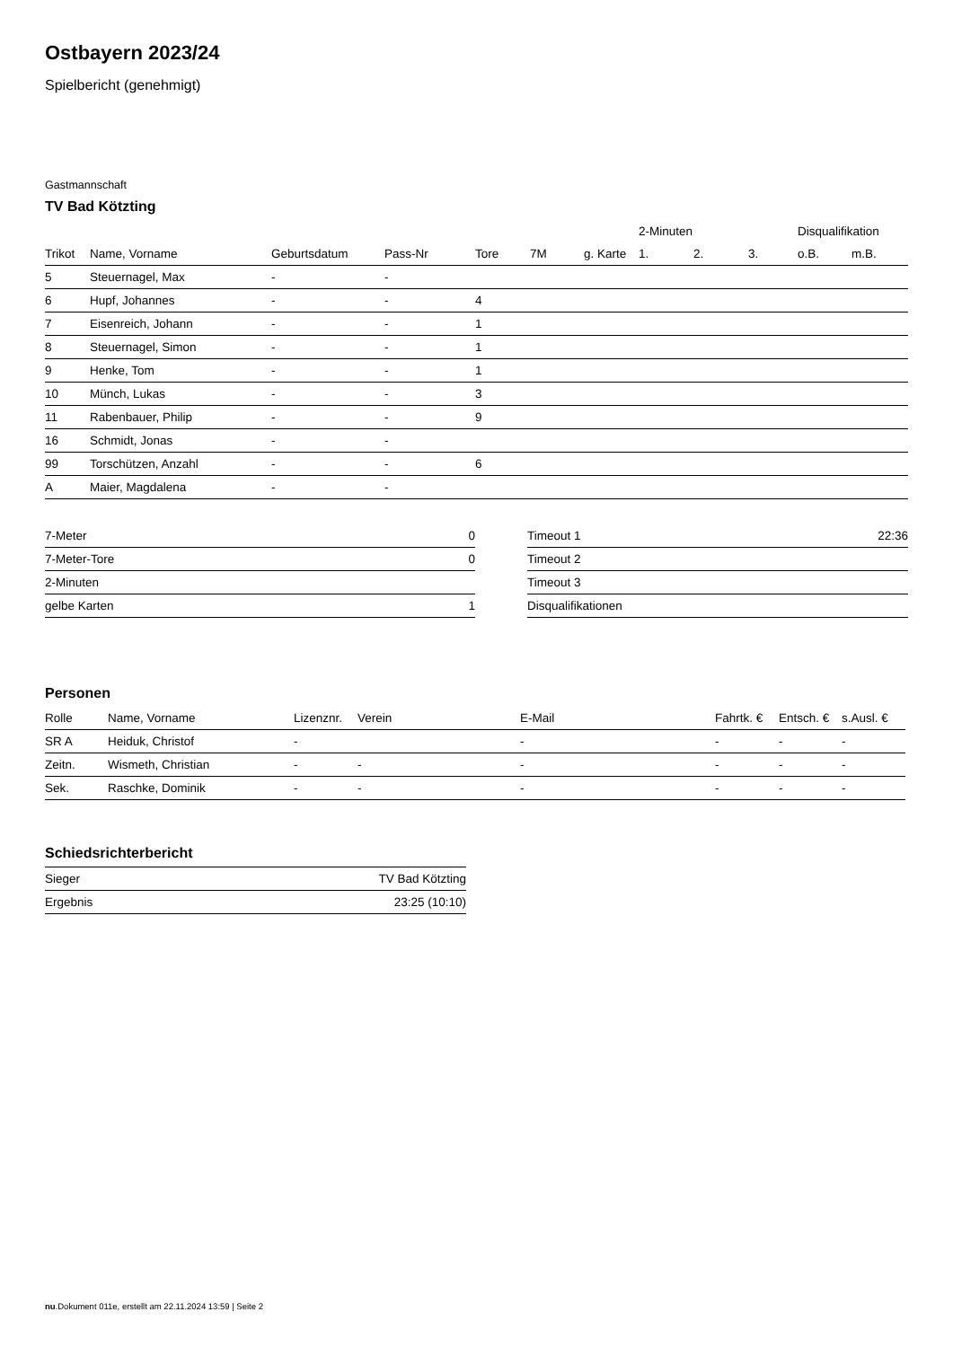Ostbayern 2023/24
Spielbericht (genehmigt)
Gastmannschaft
TV Bad Kötzting
| | | | | | | | 2-Minuten | | | Disqualifikation | |
| --- | --- | --- | --- | --- | --- | --- | --- | --- | --- | --- | --- |
| Trikot | Name, Vorname | Geburtsdatum | Pass-Nr | Tore | 7M | g. Karte | 1. | 2. | 3. | o.B. | m.B. |
| 5 | Steuernagel, Max | - | - | | | | | | | | |
| 6 | Hupf, Johannes | - | - | 4 | | | | | | | |
| 7 | Eisenreich, Johann | - | - | 1 | | | | | | | |
| 8 | Steuernagel, Simon | - | - | 1 | | | | | | | |
| 9 | Henke, Tom | - | - | 1 | | | | | | | |
| 10 | Münch, Lukas | - | - | 3 | | | | | | | |
| 11 | Rabenbauer, Philip | - | - | 9 | | | | | | | |
| 16 | Schmidt, Jonas | - | - | | | | | | | | |
| 99 | Torschützen, Anzahl | - | - | 6 | | | | | | | |
| A | Maier, Magdalena | - | - | | | | | | | | |
| 7-Meter | 0 |
| 7-Meter-Tore | 0 |
| 2-Minuten | |
| gelbe Karten | 1 |
| Timeout 1 | 22:36 |
| Timeout 2 | |
| Timeout 3 | |
| Disqualifikationen | |
Personen
| Rolle | Name, Vorname | Lizenznr. | Verein | E-Mail | Fahrtk. € | Entsch. € | s.Ausl. € |
| --- | --- | --- | --- | --- | --- | --- | --- |
| SR A | Heiduk, Christof | - | | - | - | - | - |
| Zeitn. | Wismeth, Christian | - | - | - | - | - | - |
| Sek. | Raschke, Dominik | - | - | - | - | - | - |
Schiedsrichterbericht
| Sieger | TV Bad Kötzting |
| Ergebnis | 23:25 (10:10) |
nu.Dokument 011e, erstellt am 22.11.2024 13:59 | Seite 2